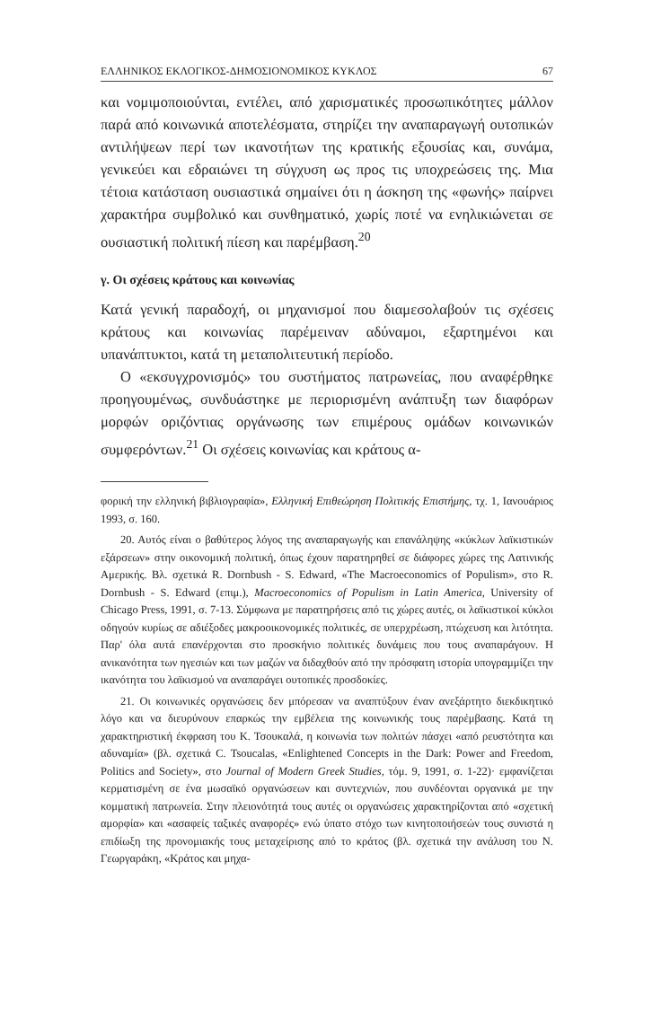ΕΛΛΗΝΙΚΟΣ ΕΚΛΟΓΙΚΟΣ-ΔΗΜΟΣΙΟΝΟΜΙΚΟΣ ΚΥΚΛΟΣ 67
και νομιμοποιούνται, εντέλει, από χαρισματικές προσωπικότητες μάλλον παρά από κοινωνικά αποτελέσματα, στηρίζει την αναπαραγωγή ουτοπικών αντιλήψεων περί των ικανοτήτων της κρατικής εξουσίας και, συνάμα, γενικεύει και εδραιώνει τη σύγχυση ως προς τις υποχρεώσεις της. Μια τέτοια κατάσταση ουσιαστικά σημαίνει ότι η άσκηση της «φωνής» παίρνει χαρακτήρα συμβολικό και συνθηματικό, χωρίς ποτέ να ενηλικιώνεται σε ουσιαστική πολιτική πίεση και παρέμβαση.<sup>20</sup>
γ. Οι σχέσεις κράτους και κοινωνίας
Κατά γενική παραδοχή, οι μηχανισμοί που διαμεσολαβούν τις σχέσεις κράτους και κοινωνίας παρέμειναν αδύναμοι, εξαρτημένοι και υπανάπτυκτοι, κατά τη μεταπολιτευτική περίοδο.
Ο «εκσυγχρονισμός» του συστήματος πατρωνείας, που αναφέρθηκε προηγουμένως, συνδυάστηκε με περιορισμένη ανάπτυξη των διαφόρων μορφών οριζόντιας οργάνωσης των επιμέρους ομάδων κοινωνικών συμφερόντων.<sup>21</sup> Οι σχέσεις κοινωνίας και κράτους α-
φορική την ελληνική βιβλιογραφία», Ελληνική Επιθεώρηση Πολιτικής Επιστήμης, τχ. 1, Ιανουάριος 1993, σ. 160.
20. Αυτός είναι ο βαθύτερος λόγος της αναπαραγωγής και επανάληψης «κύκλων λαϊκιστικών εξάρσεων» στην οικονομική πολιτική, όπως έχουν παρατηρηθεί σε διάφορες χώρες της Λατινικής Αμερικής. Βλ. σχετικά R. Dornbush - S. Edward, «The Macroeconomics of Populism», στο R. Dornbush - S. Edward (επιμ.), Macroeconomics of Populism in Latin America, University of Chicago Press, 1991, σ. 7-13. Σύμφωνα με παρατηρήσεις από τις χώρες αυτές, οι λαϊκιστικοί κύκλοι οδηγούν κυρίως σε αδιέξοδες μακροοικονομικές πολιτικές, σε υπερχρέωση, πτώχευση και λιτότητα. Παρ' όλα αυτά επανέρχονται στο προσκήνιο πολιτικές δυνάμεις που τους αναπαράγουν. Η ανικανότητα των ηγεσιών και των μαζών να διδαχθούν από την πρόσφατη ιστορία υπογραμμίζει την ικανότητα του λαϊκισμού να αναπαράγει ουτοπικές προσδοκίες.
21. Οι κοινωνικές οργανώσεις δεν μπόρεσαν να αναπτύξουν έναν ανεξάρτητο διεκδικητικό λόγο και να διευρύνουν επαρκώς την εμβέλεια της κοινωνικής τους παρέμβασης. Κατά τη χαρακτηριστική έκφραση του Κ. Τσουκαλά, η κοινωνία των πολιτών πάσχει «από ρευστότητα και αδυναμία» (βλ. σχετικά C. Tsoucalas, «Enlightened Concepts in the Dark: Power and Freedom, Politics and Society», στο Journal of Modern Greek Studies, τόμ. 9, 1991, σ. 1-22)· εμφανίζεται κερματισμένη σε ένα μωσαϊκό οργανώσεων και συντεχνιών, που συνδέονται οργανικά με την κομματική πατρωνεία. Στην πλειονότητά τους αυτές οι οργανώσεις χαρακτηρίζονται από «σχετική αμορφία» και «ασαφείς ταξικές αναφορές» ενώ ύπατο στόχο των κινητοποιήσεών τους συνιστά η επιδίωξη της προνομιακής τους μεταχείρισης από το κράτος (βλ. σχετικά την ανάλυση του Ν. Γεωργαράκη, «Κράτος και μηχα-